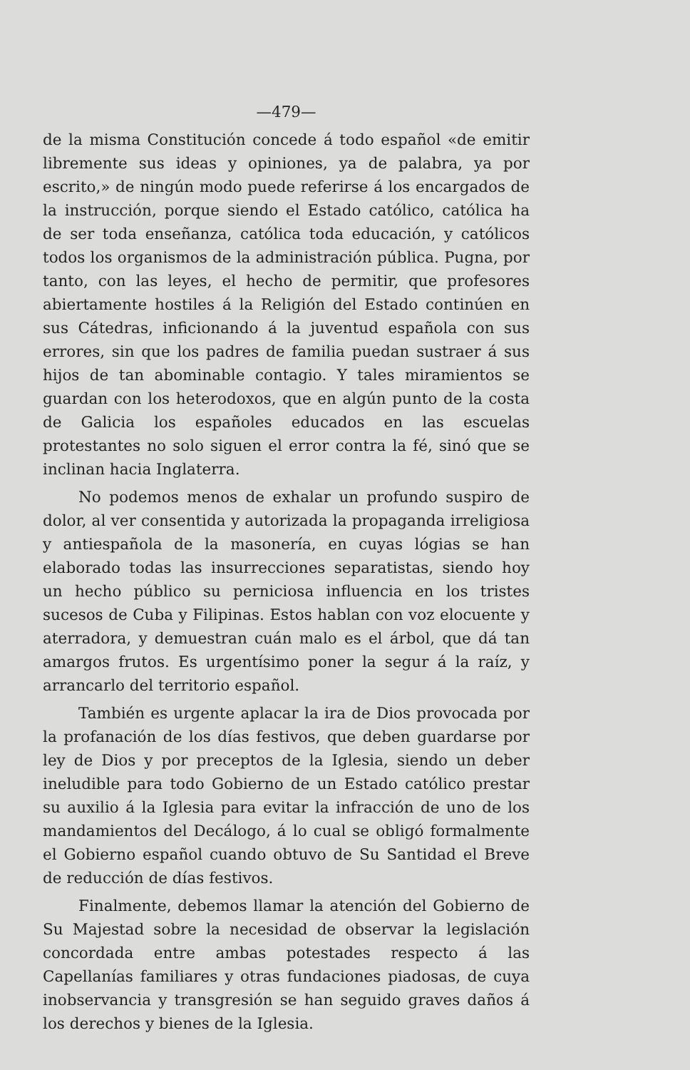—479—
de la misma Constitución concede á todo español «de emitir libremente sus ideas y opiniones, ya de palabra, ya por escrito,» de ningún modo puede referirse á los encargados de la instrucción, porque siendo el Estado católico, católica ha de ser toda enseñanza, católica toda educación, y católicos todos los organismos de la administración pública. Pugna, por tanto, con las leyes, el hecho de permitir, que profesores abiertamente hostiles á la Religión del Estado continúen en sus Cátedras, inficionando á la juventud española con sus errores, sin que los padres de familia puedan sustraer á sus hijos de tan abominable contagio. Y tales miramientos se guardan con los heterodoxos, que en algún punto de la costa de Galicia los españoles educados en las escuelas protestantes no solo siguen el error contra la fé, sinó que se inclinan hacia Inglaterra.
No podemos menos de exhalar un profundo suspiro de dolor, al ver consentida y autorizada la propaganda irreligiosa y antiespañola de la masonería, en cuyas lógias se han elaborado todas las insurrecciones separatistas, siendo hoy un hecho público su perniciosa influencia en los tristes sucesos de Cuba y Filipinas. Estos hablan con voz elocuente y aterradora, y demuestran cuán malo es el árbol, que dá tan amargos frutos. Es urgentísimo poner la segur á la raíz, y arrancarlo del territorio español.
También es urgente aplacar la ira de Dios provocada por la profanación de los días festivos, que deben guardarse por ley de Dios y por preceptos de la Iglesia, siendo un deber ineludible para todo Gobierno de un Estado católico prestar su auxilio á la Iglesia para evitar la infracción de uno de los mandamientos del Decálogo, á lo cual se obligó formalmente el Gobierno español cuando obtuvo de Su Santidad el Breve de reducción de días festivos.
Finalmente, debemos llamar la atención del Gobierno de Su Majestad sobre la necesidad de observar la legislación concordada entre ambas potestades respecto á las Capellanías familiares y otras fundaciones piadosas, de cuya inobservancia y transgresión se han seguido graves daños á los derechos y bienes de la Iglesia.